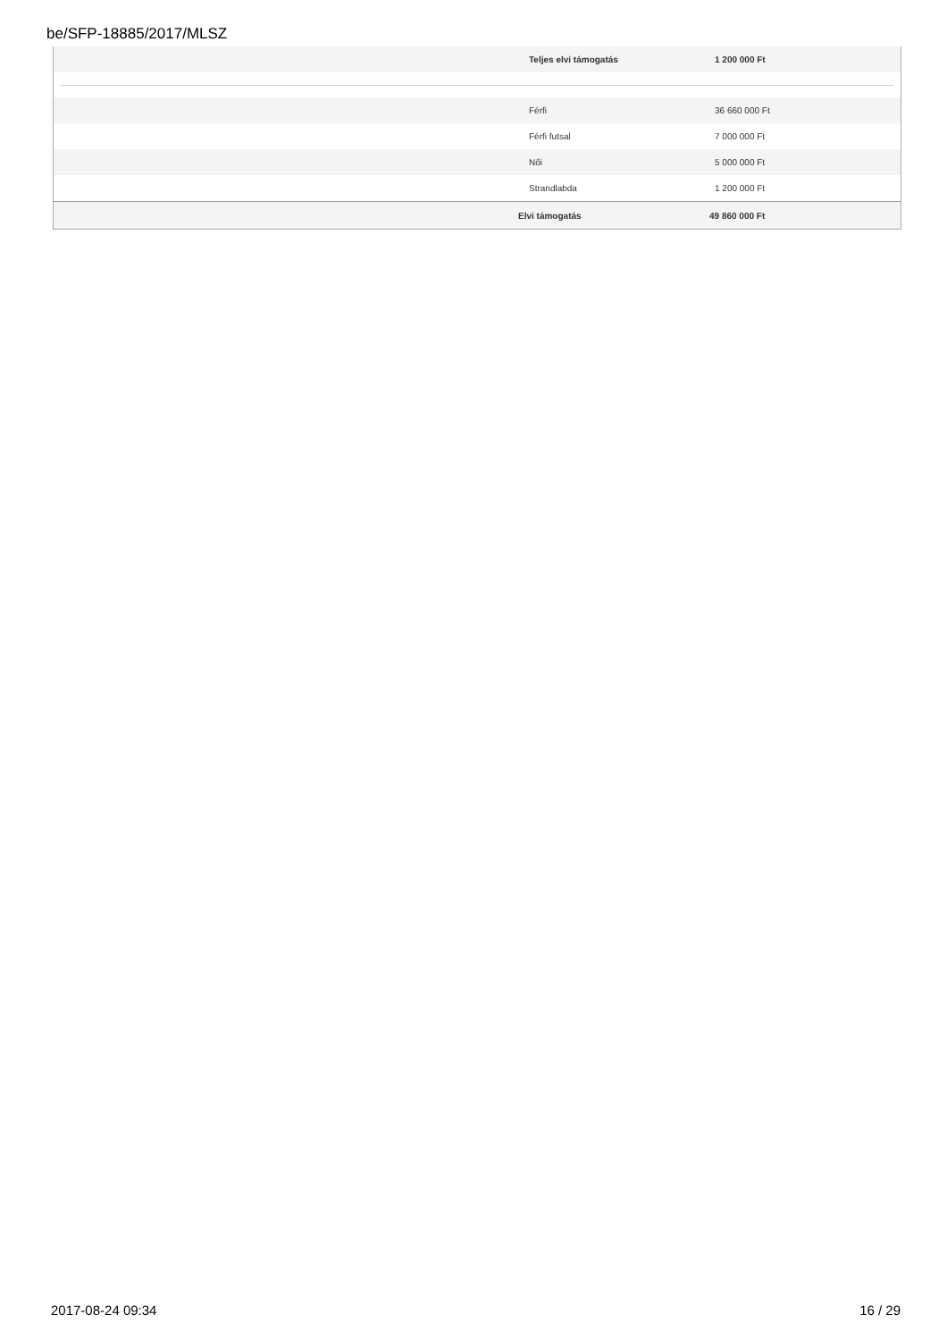be/SFP-18885/2017/MLSZ
| | Teljes elvi támogatás | 1 200 000 Ft |
| | Férfi | 36 660 000 Ft |
| | Férfi futsal | 7 000 000 Ft |
| | Női | 5 000 000 Ft |
| | Strandlabda | 1 200 000 Ft |
| | Elvi támogatás | 49 860 000 Ft |
2017-08-24 09:34 16 / 29